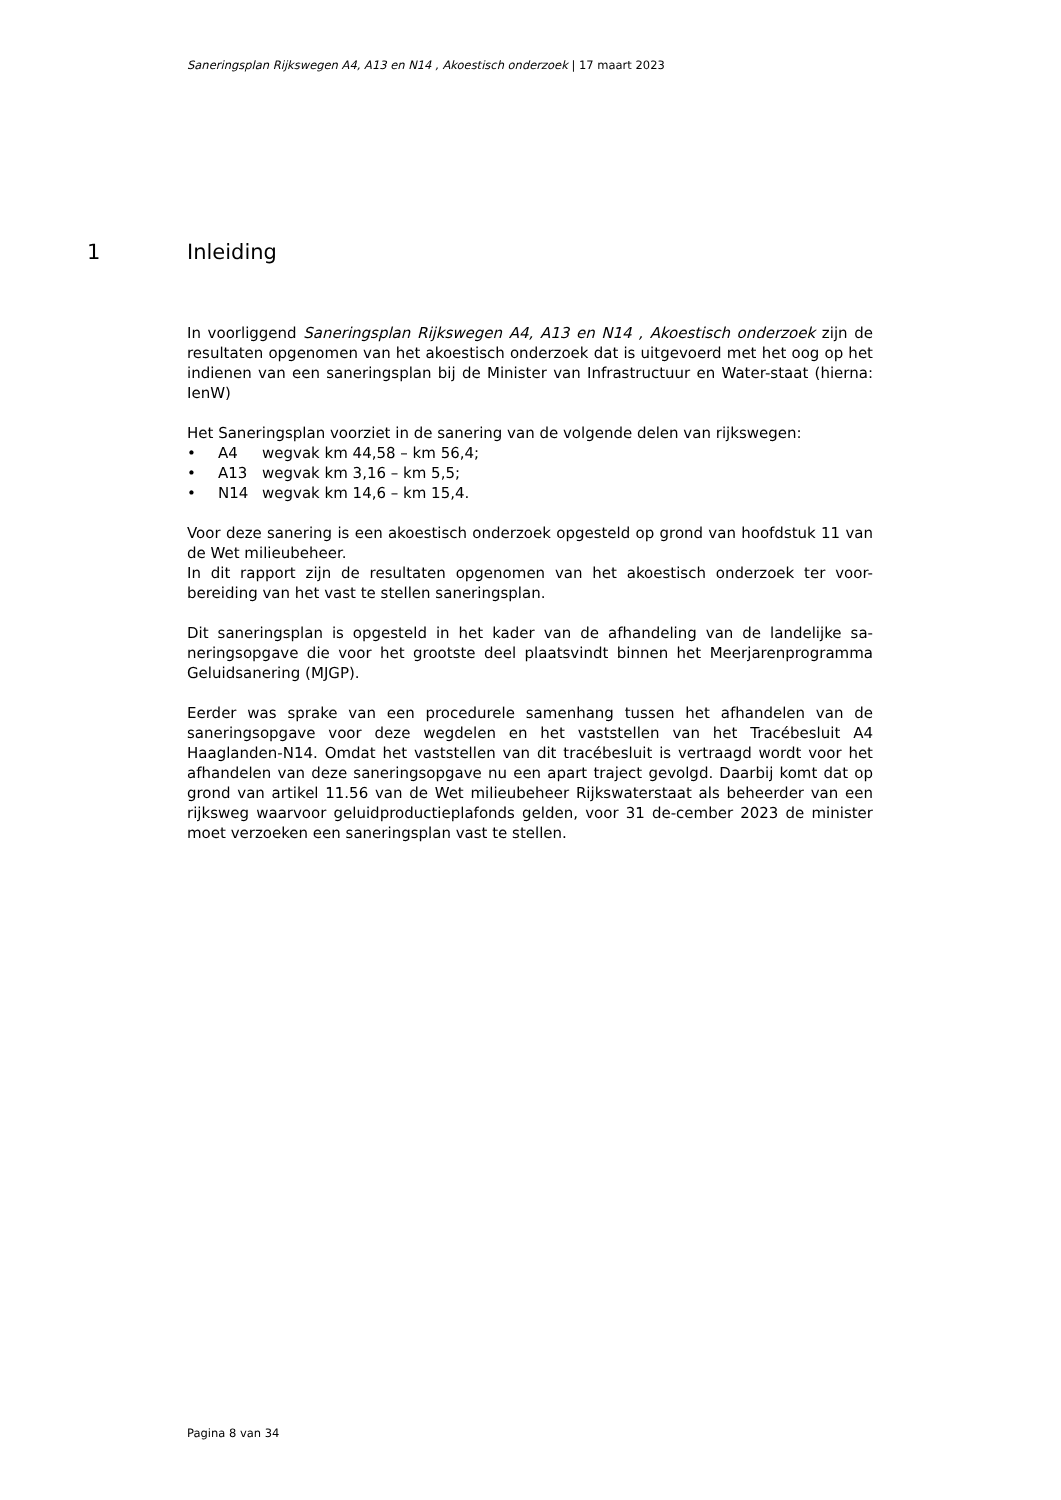Saneringsplan Rijkswegen A4, A13 en N14 , Akoestisch onderzoek | 17 maart 2023
1 Inleiding
In voorliggend Saneringsplan Rijkswegen A4, A13 en N14 , Akoestisch onderzoek zijn de resultaten opgenomen van het akoestisch onderzoek dat is uitgevoerd met het oog op het indienen van een saneringsplan bij de Minister van Infrastructuur en Water-staat (hierna: IenW)
Het Saneringsplan voorziet in de sanering van de volgende delen van rijkswegen:
• A4 wegvak km 44,58 – km 56,4;
• A13 wegvak km 3,16 – km 5,5;
• N14 wegvak km 14,6 – km 15,4.
Voor deze sanering is een akoestisch onderzoek opgesteld op grond van hoofdstuk 11 van de Wet milieubeheer.
In dit rapport zijn de resultaten opgenomen van het akoestisch onderzoek ter voor-bereiding van het vast te stellen saneringsplan.
Dit saneringsplan is opgesteld in het kader van de afhandeling van de landelijke sa-neringsopgave die voor het grootste deel plaatsvindt binnen het Meerjarenprogramma Geluidsanering (MJGP).
Eerder was sprake van een procedurele samenhang tussen het afhandelen van de saneringsopgave voor deze wegdelen en het vaststellen van het Tracébesluit A4 Haaglanden-N14. Omdat het vaststellen van dit tracébesluit is vertraagd wordt voor het afhandelen van deze saneringsopgave nu een apart traject gevolgd. Daarbij komt dat op grond van artikel 11.56 van de Wet milieubeheer Rijkswaterstaat als beheerder van een rijksweg waarvoor geluidproductieplafonds gelden, voor 31 de-cember 2023 de minister moet verzoeken een saneringsplan vast te stellen.
Pagina 8 van 34